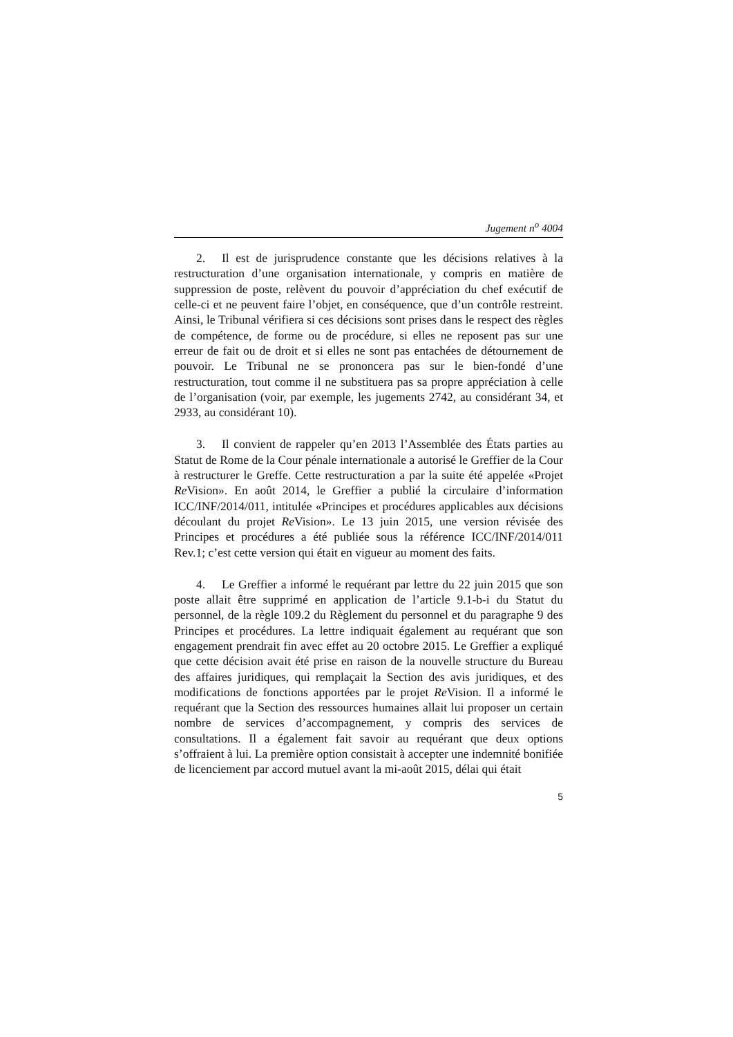Jugement n<sup>o</sup> 4004
2. Il est de jurisprudence constante que les décisions relatives à la restructuration d’une organisation internationale, y compris en matière de suppression de poste, relèvent du pouvoir d’appréciation du chef exécutif de celle-ci et ne peuvent faire l’objet, en conséquence, que d’un contrôle restreint. Ainsi, le Tribunal vérifiera si ces décisions sont prises dans le respect des règles de compétence, de forme ou de procédure, si elles ne reposent pas sur une erreur de fait ou de droit et si elles ne sont pas entachées de détournement de pouvoir. Le Tribunal ne se prononcera pas sur le bien-fondé d’une restructuration, tout comme il ne substituera pas sa propre appréciation à celle de l’organisation (voir, par exemple, les jugements 2742, au considérant 34, et 2933, au considérant 10).
3. Il convient de rappeler qu’en 2013 l’Assemblée des États parties au Statut de Rome de la Cour pénale internationale a autorisé le Greffier de la Cour à restructurer le Greffe. Cette restructuration a par la suite été appelée «Projet Re Vision». En août 2014, le Greffier a publié la circulaire d’information ICC/INF/2014/011, intitulée «Principes et procédures applicables aux décisions découlant du projet Re Vision». Le 13 juin 2015, une version révisée des Principes et procédures a été publiée sous la référence ICC/INF/2014/011 Rev.1; c’est cette version qui était en vigueur au moment des faits.
4. Le Greffier a informé le requérant par lettre du 22 juin 2015 que son poste allait être supprimé en application de l’article 9.1-b-i du Statut du personnel, de la règle 109.2 du Règlement du personnel et du paragraphe 9 des Principes et procédures. La lettre indiquait également au requérant que son engagement prendrait fin avec effet au 20 octobre 2015. Le Greffier a expliqué que cette décision avait été prise en raison de la nouvelle structure du Bureau des affaires juridiques, qui remplaçait la Section des avis juridiques, et des modifications de fonctions apportées par le projet Re Vision. Il a informé le requérant que la Section des ressources humaines allait lui proposer un certain nombre de services d’accompagnement, y compris des services de consultations. Il a également fait savoir au requérant que deux options s’offraient à lui. La première option consistait à accepter une indemnité bonifiée de licenciement par accord mutuel avant la mi-août 2015, délai qui était
5